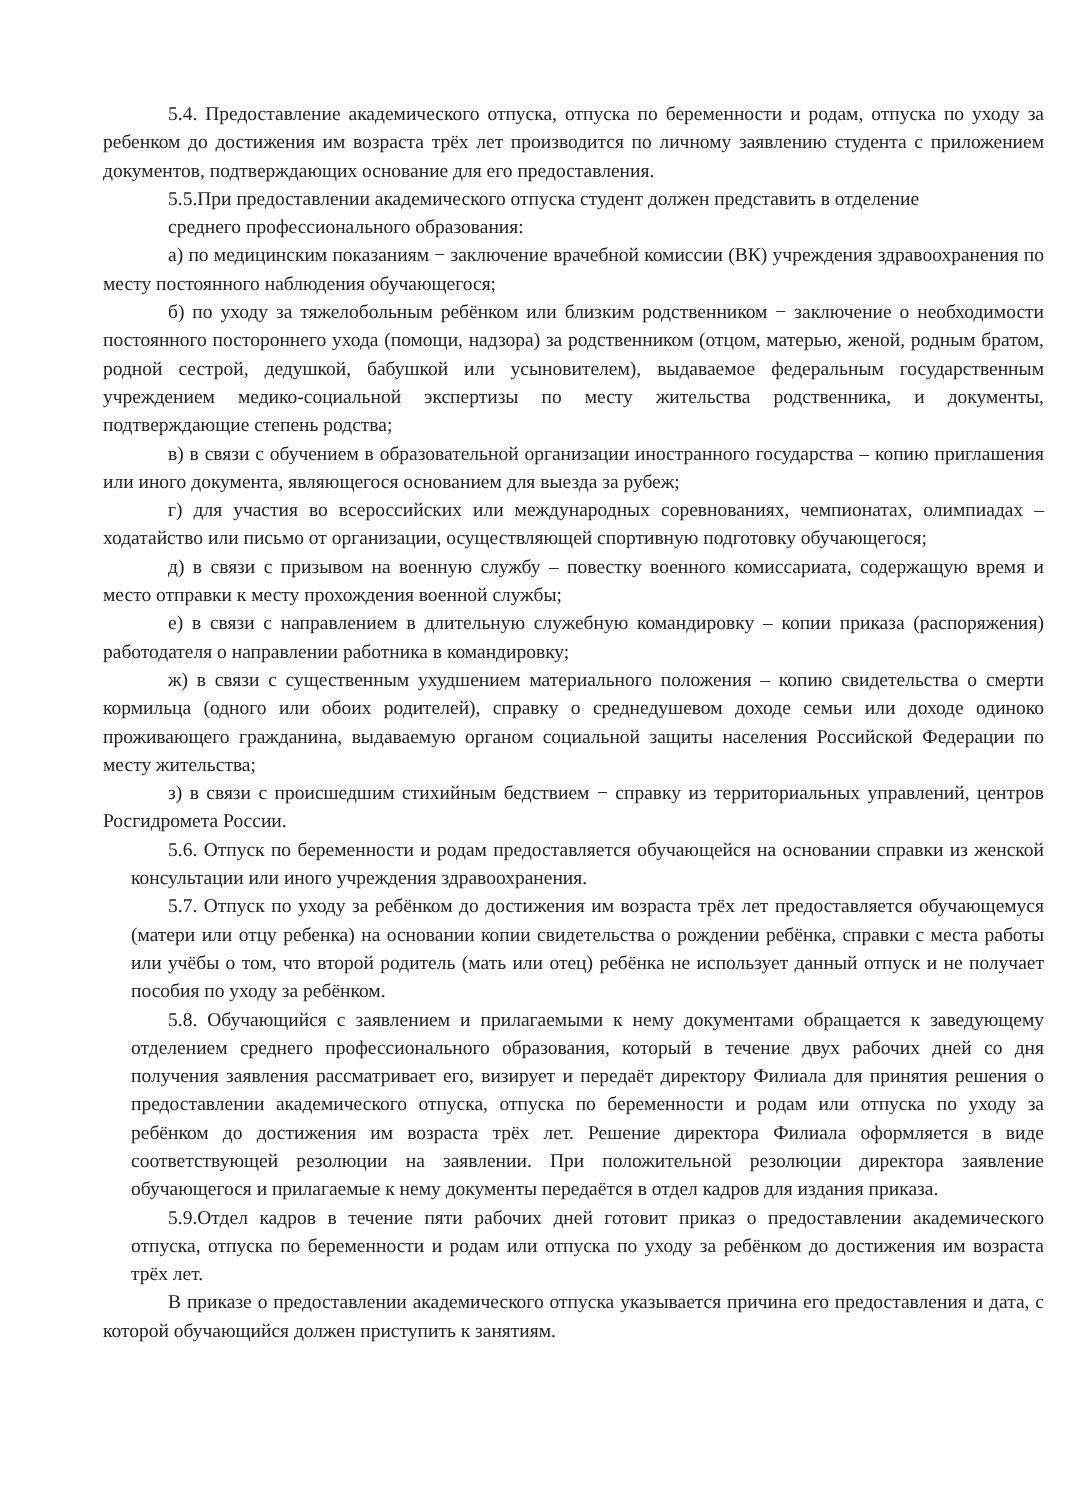5.4. Предоставление академического отпуска, отпуска по беременности и родам, отпуска по уходу за ребенком до достижения им возраста трёх лет производится по личному заявлению студента с приложением документов, подтверждающих основание для его предоставления.
5.5.При предоставлении академического отпуска студент должен представить в отделение
среднего профессионального образования:
а) по медицинским показаниям − заключение врачебной комиссии (ВК) учреждения здравоохранения по месту постоянного наблюдения обучающегося;
б) по уходу за тяжелобольным ребёнком или близким родственником − заключение о необходимости постоянного постороннего ухода (помощи, надзора) за родственником (отцом, матерью, женой, родным братом, родной сестрой, дедушкой, бабушкой или усыновителем), выдаваемое федеральным государственным учреждением медико-социальной экспертизы по месту жительства родственника, и документы, подтверждающие степень родства;
в) в связи с обучением в образовательной организации иностранного государства – копию приглашения или иного документа, являющегося основанием для выезда за рубеж;
г) для участия во всероссийских или международных соревнованиях, чемпионатах, олимпиадах – ходатайство или письмо от организации, осуществляющей спортивную подготовку обучающегося;
д) в связи с призывом на военную службу – повестку военного комиссариата, содержащую время и место отправки к месту прохождения военной службы;
е) в связи с направлением в длительную служебную командировку – копии приказа (распоряжения) работодателя о направлении работника в командировку;
ж) в связи с существенным ухудшением материального положения – копию свидетельства о смерти кормильца (одного или обоих родителей), справку о среднедушевом доходе семьи или доходе одиноко проживающего гражданина, выдаваемую органом социальной защиты населения Российской Федерации по месту жительства;
з) в связи с происшедшим стихийным бедствием − справку из территориальных управлений, центров Росгидромета России.
5.6. Отпуск по беременности и родам предоставляется обучающейся на основании справки из женской консультации или иного учреждения здравоохранения.
5.7. Отпуск по уходу за ребёнком до достижения им возраста трёх лет предоставляется обучающемуся (матери или отцу ребенка) на основании копии свидетельства о рождении ребёнка, справки с места работы или учёбы о том, что второй родитель (мать или отец) ребёнка не использует данный отпуск и не получает пособия по уходу за ребёнком.
5.8. Обучающийся с заявлением и прилагаемыми к нему документами обращается к заведующему отделением среднего профессионального образования, который в течение двух рабочих дней со дня получения заявления рассматривает его, визирует и передаёт директору Филиала для принятия решения о предоставлении академического отпуска, отпуска по беременности и родам или отпуска по уходу за ребёнком до достижения им возраста трёх лет. Решение директора Филиала оформляется в виде соответствующей резолюции на заявлении. При положительной резолюции директора заявление обучающегося и прилагаемые к нему документы передаётся в отдел кадров для издания приказа.
5.9.Отдел кадров в течение пяти рабочих дней готовит приказ о предоставлении академического отпуска, отпуска по беременности и родам или отпуска по уходу за ребёнком до достижения им возраста трёх лет.
В приказе о предоставлении академического отпуска указывается причина его предоставления и дата, с которой обучающийся должен приступить к занятиям.